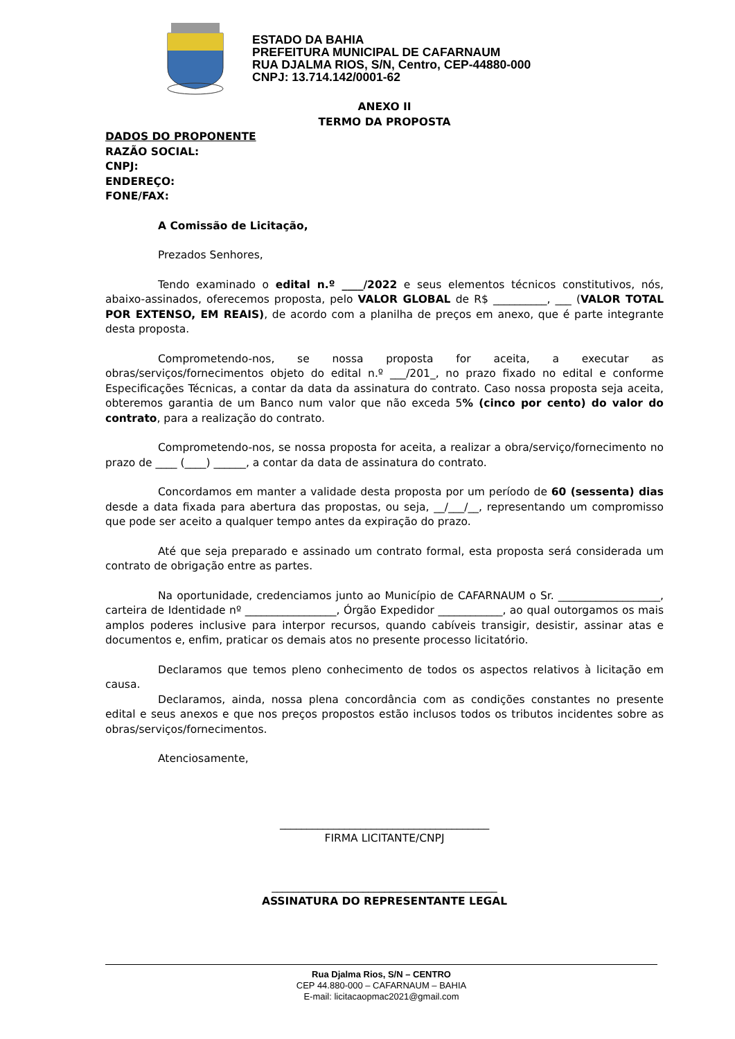ESTADO DA BAHIA
PREFEITURA MUNICIPAL DE CAFARNAUM
RUA DJALMA RIOS, S/N, Centro, CEP-44880-000
CNPJ: 13.714.142/0001-62
ANEXO II
TERMO DA PROPOSTA
DADOS DO PROPONENTE
RAZÃO SOCIAL:
CNPJ:
ENDEREÇO:
FONE/FAX:
A Comissão de Licitação,
Prezados Senhores,
Tendo examinado o edital n.º ____/2022 e seus elementos técnicos constitutivos, nós, abaixo-assinados, oferecemos proposta, pelo VALOR GLOBAL de R$ __________, ___ (VALOR TOTAL POR EXTENSO, EM REAIS), de acordo com a planilha de preços em anexo, que é parte integrante desta proposta.
Comprometendo-nos, se nossa proposta for aceita, a executar as obras/serviços/fornecimentos objeto do edital n.º ___/201_, no prazo fixado no edital e conforme Especificações Técnicas, a contar da data da assinatura do contrato. Caso nossa proposta seja aceita, obteremos garantia de um Banco num valor que não exceda 5% (cinco por cento) do valor do contrato, para a realização do contrato.
Comprometendo-nos, se nossa proposta for aceita, a realizar a obra/serviço/fornecimento no prazo de ____ (____) ______, a contar da data de assinatura do contrato.
Concordamos em manter a validade desta proposta por um período de 60 (sessenta) dias desde a data fixada para abertura das propostas, ou seja, __/___/__, representando um compromisso que pode ser aceito a qualquer tempo antes da expiração do prazo.
Até que seja preparado e assinado um contrato formal, esta proposta será considerada um contrato de obrigação entre as partes.
Na oportunidade, credenciamos junto ao Município de CAFARNAUM o Sr. ___________________, carteira de Identidade nº _________________, Órgão Expedidor ____________, ao qual outorgamos os mais amplos poderes inclusive para interpor recursos, quando cabíveis transigir, desistir, assinar atas e documentos e, enfim, praticar os demais atos no presente processo licitatório.
Declaramos que temos pleno conhecimento de todos os aspectos relativos à licitação em causa.
Declaramos, ainda, nossa plena concordância com as condições constantes no presente edital e seus anexos e que nos preços propostos estão inclusos todos os tributos incidentes sobre as obras/serviços/fornecimentos.
Atenciosamente,
_______________________________________
FIRMA LICITANTE/CNPJ
__________________________________________
ASSINATURA DO REPRESENTANTE LEGAL
Rua Djalma Rios, S/N – CENTRO
CEP 44.880-000 – CAFARNAUM – BAHIA
E-mail: licitacaopmac2021@gmail.com